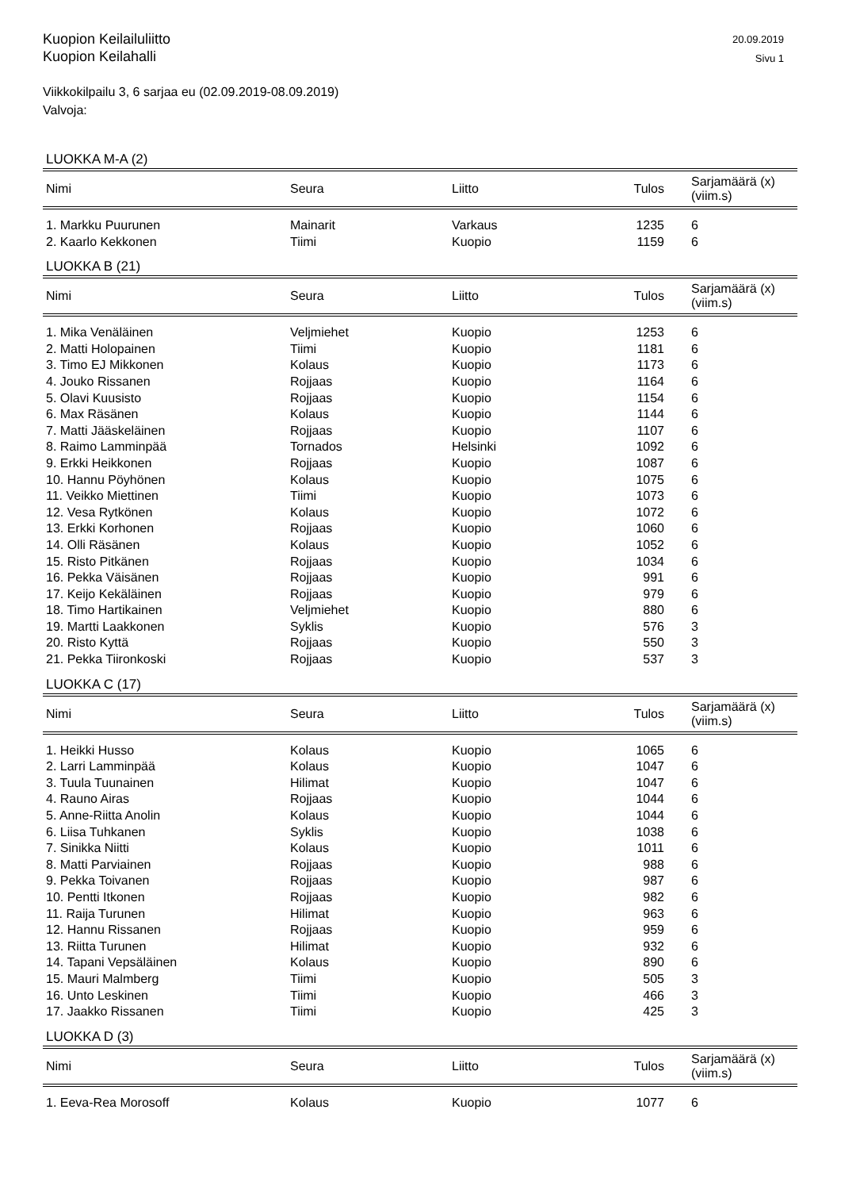Kuopion Keilailuliitto
Kuopion Keilahalli
20.09.2019
Sivu 1
Viikkokilpailu 3, 6 sarjaa eu (02.09.2019-08.09.2019)
Valvoja:
LUOKKA M-A (2)
| Nimi | Seura | Liitto | Tulos | Sarjamäärä (x) (viim.s) |
| --- | --- | --- | --- | --- |
| 1. Markku Puurunen | Mainarit | Varkaus | 1235 | 6 |
| 2. Kaarlo Kekkonen | Tiimi | Kuopio | 1159 | 6 |
LUOKKA B (21)
| Nimi | Seura | Liitto | Tulos | Sarjamäärä (x) (viim.s) |
| --- | --- | --- | --- | --- |
| 1. Mika Venäläinen | Veljmiehet | Kuopio | 1253 | 6 |
| 2. Matti Holopainen | Tiimi | Kuopio | 1181 | 6 |
| 3. Timo EJ Mikkonen | Kolaus | Kuopio | 1173 | 6 |
| 4. Jouko Rissanen | Rojjaas | Kuopio | 1164 | 6 |
| 5. Olavi Kuusisto | Rojjaas | Kuopio | 1154 | 6 |
| 6. Max Räsänen | Kolaus | Kuopio | 1144 | 6 |
| 7. Matti Jääskeläinen | Rojjaas | Kuopio | 1107 | 6 |
| 8. Raimo Lamminpää | Tornados | Helsinki | 1092 | 6 |
| 9. Erkki Heikkonen | Rojjaas | Kuopio | 1087 | 6 |
| 10. Hannu Pöyhönen | Kolaus | Kuopio | 1075 | 6 |
| 11. Veikko Miettinen | Tiimi | Kuopio | 1073 | 6 |
| 12. Vesa Rytkönen | Kolaus | Kuopio | 1072 | 6 |
| 13. Erkki Korhonen | Rojjaas | Kuopio | 1060 | 6 |
| 14. Olli Räsänen | Kolaus | Kuopio | 1052 | 6 |
| 15. Risto Pitkänen | Rojjaas | Kuopio | 1034 | 6 |
| 16. Pekka Väisänen | Rojjaas | Kuopio | 991 | 6 |
| 17. Keijo Kekäläinen | Rojjaas | Kuopio | 979 | 6 |
| 18. Timo Hartikainen | Veljmiehet | Kuopio | 880 | 6 |
| 19. Martti Laakkonen | Syklis | Kuopio | 576 | 3 |
| 20. Risto Kyttä | Rojjaas | Kuopio | 550 | 3 |
| 21. Pekka Tiironkoski | Rojjaas | Kuopio | 537 | 3 |
LUOKKA C (17)
| Nimi | Seura | Liitto | Tulos | Sarjamäärä (x) (viim.s) |
| --- | --- | --- | --- | --- |
| 1. Heikki Husso | Kolaus | Kuopio | 1065 | 6 |
| 2. Larri Lamminpää | Kolaus | Kuopio | 1047 | 6 |
| 3. Tuula Tuunainen | Hilimat | Kuopio | 1047 | 6 |
| 4. Rauno Airas | Rojjaas | Kuopio | 1044 | 6 |
| 5. Anne-Riitta Anolin | Kolaus | Kuopio | 1044 | 6 |
| 6. Liisa Tuhkanen | Syklis | Kuopio | 1038 | 6 |
| 7. Sinikka Niitti | Kolaus | Kuopio | 1011 | 6 |
| 8. Matti Parviainen | Rojjaas | Kuopio | 988 | 6 |
| 9. Pekka Toivanen | Rojjaas | Kuopio | 987 | 6 |
| 10. Pentti Itkonen | Rojjaas | Kuopio | 982 | 6 |
| 11. Raija Turunen | Hilimat | Kuopio | 963 | 6 |
| 12. Hannu Rissanen | Rojjaas | Kuopio | 959 | 6 |
| 13. Riitta Turunen | Hilimat | Kuopio | 932 | 6 |
| 14. Tapani Vepsäläinen | Kolaus | Kuopio | 890 | 6 |
| 15. Mauri Malmberg | Tiimi | Kuopio | 505 | 3 |
| 16. Unto Leskinen | Tiimi | Kuopio | 466 | 3 |
| 17. Jaakko Rissanen | Tiimi | Kuopio | 425 | 3 |
LUOKKA D (3)
| Nimi | Seura | Liitto | Tulos | Sarjamäärä (x) (viim.s) |
| --- | --- | --- | --- | --- |
| 1. Eeva-Rea Morosoff | Kolaus | Kuopio | 1077 | 6 |